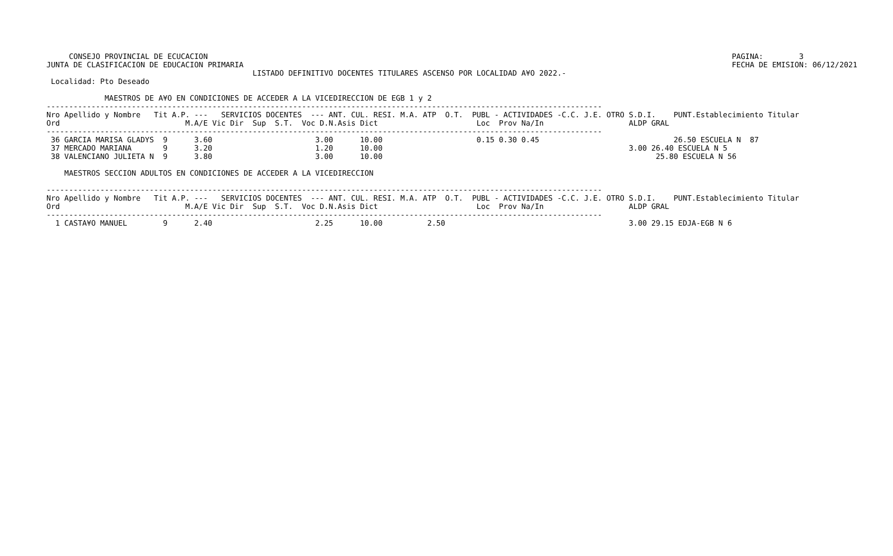CONSEJO PROVINCIAL DE ECUCACION
JUNTA DE CLASIFICACION DE EDUCACION PRIMARIA
PAGINA:        3
FECHA DE EMISION: 06/12/2021
                                              LISTADO DEFINITIVO DOCENTES TITULARES ASCENSO POR LOCALIDAD A¥O 2022.-
 Localidad: Pto Deseado

             MAESTROS DE A¥O EN CONDICIONES DE ACCEDER A LA VICEDIRECCION DE EGB 1 y 2
----------------------------------------------------------------------------------------------------------------------------
Nro Apellido y Nombre   Tit A.P. ---   SERVICIOS DOCENTES  --- ANT. CUL. RESI. M.A. ATP  O.T.  PUBL - ACTIVIDADES -C.C. J.E. OTRO S.D.I.    PUNT.Establecimiento Titular
Ord                            M.A/E Vic Dir  Sup  S.T.  Voc D.N.Asis Dict                      Loc  Prov Na/In                   ALDP GRAL
----------------------------------------------------------------------------------------------------------------------------
 36 GARCIA MARISA GLADYS  9      3.60                       3.00      10.00                     0.15 0.30 0.45                              26.50 ESCUELA N  87
 37 MERCADO MARIANA       9      3.20                       1.20      10.00                                                       3.00 26.40 ESCUELA N 5
 38 VALENCIANO JULIETA N  9      3.80                       3.00      10.00                                                             25.80 ESCUELA N 56

    MAESTROS SECCION ADULTOS EN CONDICIONES DE ACCEDER A LA VICEDIRECCION

----------------------------------------------------------------------------------------------------------------------------
Nro Apellido y Nombre   Tit A.P. ---   SERVICIOS DOCENTES  --- ANT. CUL. RESI. M.A. ATP  O.T.  PUBL - ACTIVIDADES -C.C. J.E. OTRO S.D.I.    PUNT.Establecimiento Titular
Ord                            M.A/E Vic Dir  Sup  S.T.  Voc D.N.Asis Dict                      Loc  Prov Na/In                   ALDP GRAL
----------------------------------------------------------------------------------------------------------------------------
  1 CASTA¥O MANUEL        9      2.40                       2.25      10.00          2.50                                         3.00 29.15 EDJA-EGB N 6